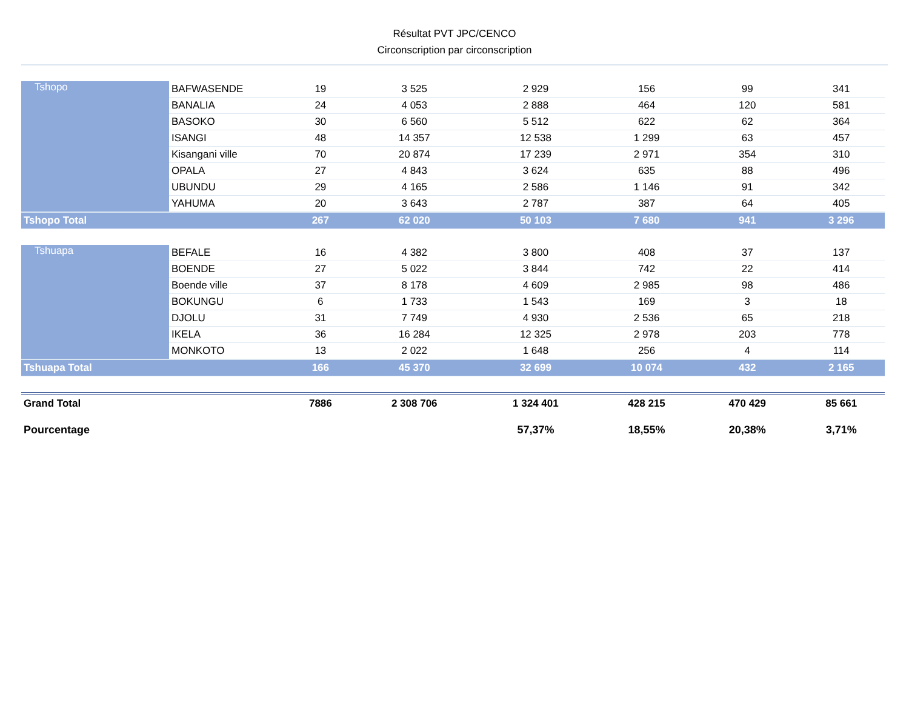Résultat PVT JPC/CENCO
Circonscription par circonscription
| Tshopo | BAFWASENDE | 19 | 3 525 | 2 929 | 156 | 99 | 341 |
| | BANALIA | 24 | 4 053 | 2 888 | 464 | 120 | 581 |
| | BASOKO | 30 | 6 560 | 5 512 | 622 | 62 | 364 |
| | ISANGI | 48 | 14 357 | 12 538 | 1 299 | 63 | 457 |
| | Kisangani ville | 70 | 20 874 | 17 239 | 2 971 | 354 | 310 |
| | OPALA | 27 | 4 843 | 3 624 | 635 | 88 | 496 |
| | UBUNDU | 29 | 4 165 | 2 586 | 1 146 | 91 | 342 |
| | YAHUMA | 20 | 3 643 | 2 787 | 387 | 64 | 405 |
| Tshopo Total | | 267 | 62 020 | 50 103 | 7 680 | 941 | 3 296 |
| Tshuapa | BEFALE | 16 | 4 382 | 3 800 | 408 | 37 | 137 |
| | BOENDE | 27 | 5 022 | 3 844 | 742 | 22 | 414 |
| | Boende ville | 37 | 8 178 | 4 609 | 2 985 | 98 | 486 |
| | BOKUNGU | 6 | 1 733 | 1 543 | 169 | 3 | 18 |
| | DJOLU | 31 | 7 749 | 4 930 | 2 536 | 65 | 218 |
| | IKELA | 36 | 16 284 | 12 325 | 2 978 | 203 | 778 |
| | MONKOTO | 13 | 2 022 | 1 648 | 256 | 4 | 114 |
| Tshuapa Total | | 166 | 45 370 | 32 699 | 10 074 | 432 | 2 165 |
| Grand Total | | 7886 | 2 308 706 | 1 324 401 | 428 215 | 470 429 | 85 661 |
| Pourcentage | | | | 57,37% | 18,55% | 20,38% | 3,71% |